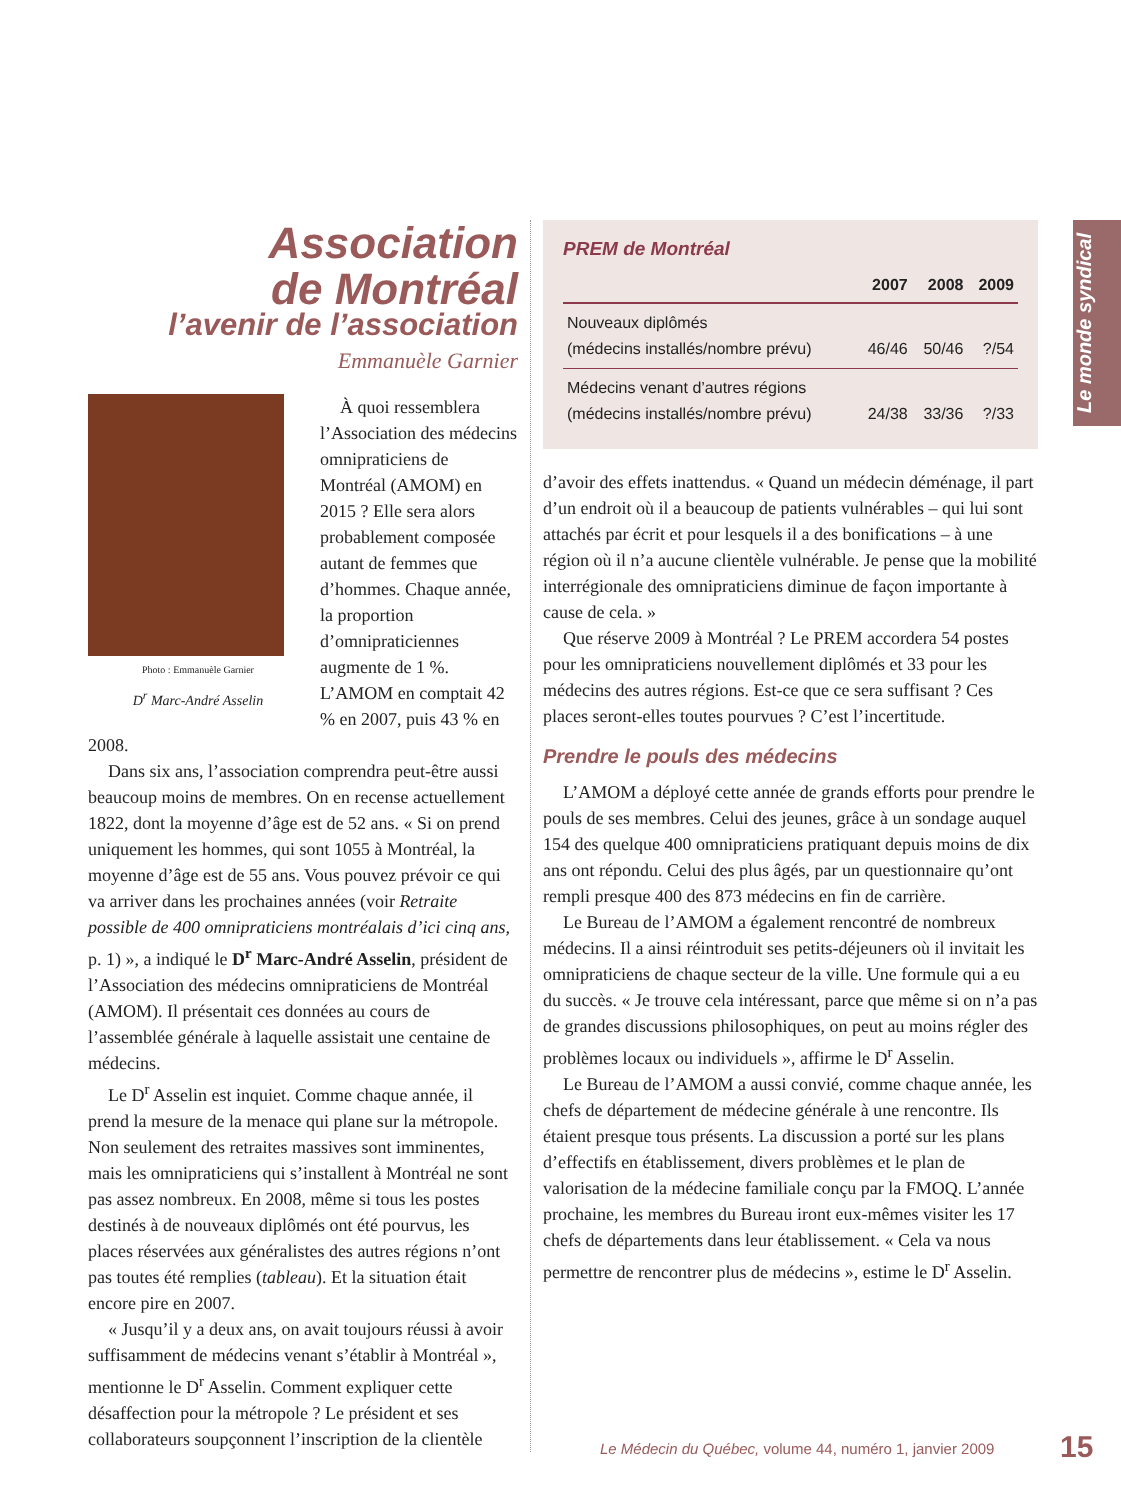Le monde syndical
Association
de Montréal
l’avenir de l’association
Emmanuèle Garnier
Photo : Emmanuèle Garnier
D<sup>r</sup> Marc-André Asselin
À quoi ressemblera l’Association des médecins omnipraticiens de Montréal (AMOM) en 2015 ? Elle sera alors probablement composée autant de femmes que d’hommes. Chaque année, la proportion d’omnipraticiennes augmente de 1 %. L’AMOM en comptait 42 % en 2007, puis 43 % en 2008.
Dans six ans, l’association comprendra peut-être aussi beaucoup moins de membres. On en recense actuellement 1822, dont la moyenne d’âge est de 52 ans. « Si on prend uniquement les hommes, qui sont 1055 à Montréal, la moyenne d’âge est de 55 ans. Vous pouvez prévoir ce qui va arriver dans les prochaines années (voir Retraite possible de 400 omnipraticiens montréalais d’ici cinq ans, p. 1) », a indiqué le D<sup>r</sup> Marc-André Asselin, président de l’Association des médecins omnipraticiens de Montréal (AMOM). Il présentait ces données au cours de l’assemblée générale à laquelle assistait une centaine de médecins.
Le D<sup>r</sup> Asselin est inquiet. Comme chaque année, il prend la mesure de la menace qui plane sur la métropole. Non seulement des retraites massives sont imminentes, mais les omnipraticiens qui s’installent à Montréal ne sont pas assez nombreux. En 2008, même si tous les postes destinés à de nouveaux diplômés ont été pourvus, les places réservées aux généralistes des autres régions n’ont pas toutes été remplies (tableau). Et la situation était encore pire en 2007.
« Jusqu’il y a deux ans, on avait toujours réussi à avoir suffisamment de médecins venant s’établir à Montréal », mentionne le D<sup>r</sup> Asselin. Comment expliquer cette désaffection pour la métropole ? Le président et ses collaborateurs soupçonnent l’inscription de la clientèle
PREM de Montréal
| | 2007 | 2008 | 2009 |
| --- | --- | --- | --- |
| Nouveaux diplômés (médecins installés/nombre prévu) | 46/46 | 50/46 | ?/54 |
| Médecins venant d’autres régions (médecins installés/nombre prévu) | 24/38 | 33/36 | ?/33 |
d’avoir des effets inattendus. « Quand un médecin déménage, il part d’un endroit où il a beaucoup de patients vulnérables – qui lui sont attachés par écrit et pour lesquels il a des bonifications – à une région où il n’a aucune clientèle vulnérable. Je pense que la mobilité interrégionale des omnipraticiens diminue de façon importante à cause de cela. »
Que réserve 2009 à Montréal ? Le PREM accordera 54 postes pour les omnipraticiens nouvellement diplômés et 33 pour les médecins des autres régions. Est-ce que ce sera suffisant ? Ces places seront-elles toutes pourvues ? C’est l’incertitude.
Prendre le pouls des médecins
L’AMOM a déployé cette année de grands efforts pour prendre le pouls de ses membres. Celui des jeunes, grâce à un sondage auquel 154 des quelque 400 omnipraticiens pratiquant depuis moins de dix ans ont répondu. Celui des plus âgés, par un questionnaire qu’ont rempli presque 400 des 873 médecins en fin de carrière.
Le Bureau de l’AMOM a également rencontré de nombreux médecins. Il a ainsi réintroduit ses petits-déjeuners où il invitait les omnipraticiens de chaque secteur de la ville. Une formule qui a eu du succès. « Je trouve cela intéressant, parce que même si on n’a pas de grandes discussions philosophiques, on peut au moins régler des problèmes locaux ou individuels », affirme le D<sup>r</sup> Asselin.
Le Bureau de l’AMOM a aussi convié, comme chaque année, les chefs de département de médecine générale à une rencontre. Ils étaient presque tous présents. La discussion a porté sur les plans d’effectifs en établissement, divers problèmes et le plan de valorisation de la médecine familiale conçu par la FMOQ. L’année prochaine, les membres du Bureau iront eux-mêmes visiter les 17 chefs de départements dans leur établissement. « Cela va nous permettre de rencontrer plus de médecins », estime le D<sup>r</sup> Asselin.
Le Médecin du Québec, volume 44, numéro 1, janvier 2009
15